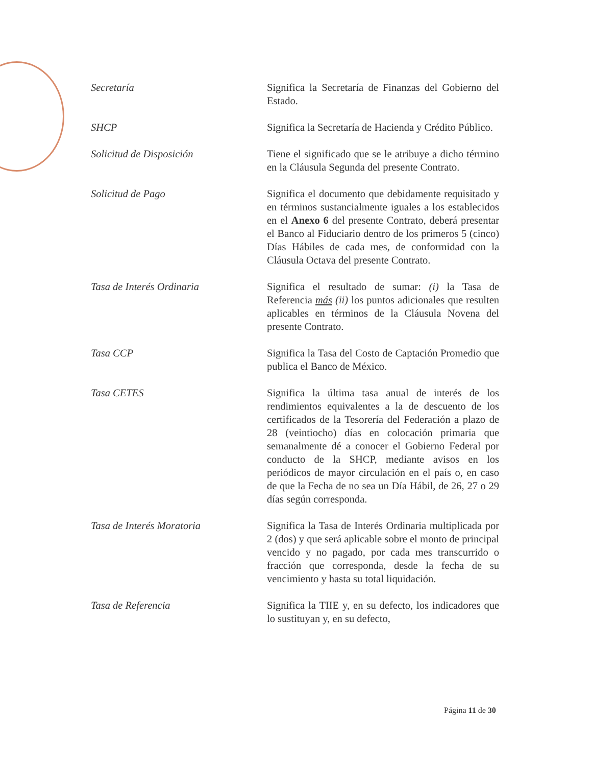| Secretaría | Significa la Secretaría de Finanzas del Gobierno del Estado. |
| SHCP | Significa la Secretaría de Hacienda y Crédito Público. |
| Solicitud de Disposición | Tiene el significado que se le atribuye a dicho término en la Cláusula Segunda del presente Contrato. |
| Solicitud de Pago | Significa el documento que debidamente requisitado y en términos sustancialmente iguales a los establecidos en el Anexo 6 del presente Contrato, deberá presentar el Banco al Fiduciario dentro de los primeros 5 (cinco) Días Hábiles de cada mes, de conformidad con la Cláusula Octava del presente Contrato. |
| Tasa de Interés Ordinaria | Significa el resultado de sumar: (i) la Tasa de Referencia más (ii) los puntos adicionales que resulten aplicables en términos de la Cláusula Novena del presente Contrato. |
| Tasa CCP | Significa la Tasa del Costo de Captación Promedio que publica el Banco de México. |
| Tasa CETES | Significa la última tasa anual de interés de los rendimientos equivalentes a la de descuento de los certificados de la Tesorería del Federación a plazo de 28 (veintiocho) días en colocación primaria que semanalmente dé a conocer el Gobierno Federal por conducto de la SHCP, mediante avisos en los periódicos de mayor circulación en el país o, en caso de que la Fecha de no sea un Día Hábil, de 26, 27 o 29 días según corresponda. |
| Tasa de Interés Moratoria | Significa la Tasa de Interés Ordinaria multiplicada por 2 (dos) y que será aplicable sobre el monto de principal vencido y no pagado, por cada mes transcurrido o fracción que corresponda, desde la fecha de su vencimiento y hasta su total liquidación. |
| Tasa de Referencia | Significa la TIIE y, en su defecto, los indicadores que lo sustituyan y, en su defecto, |
Página 11 de 30